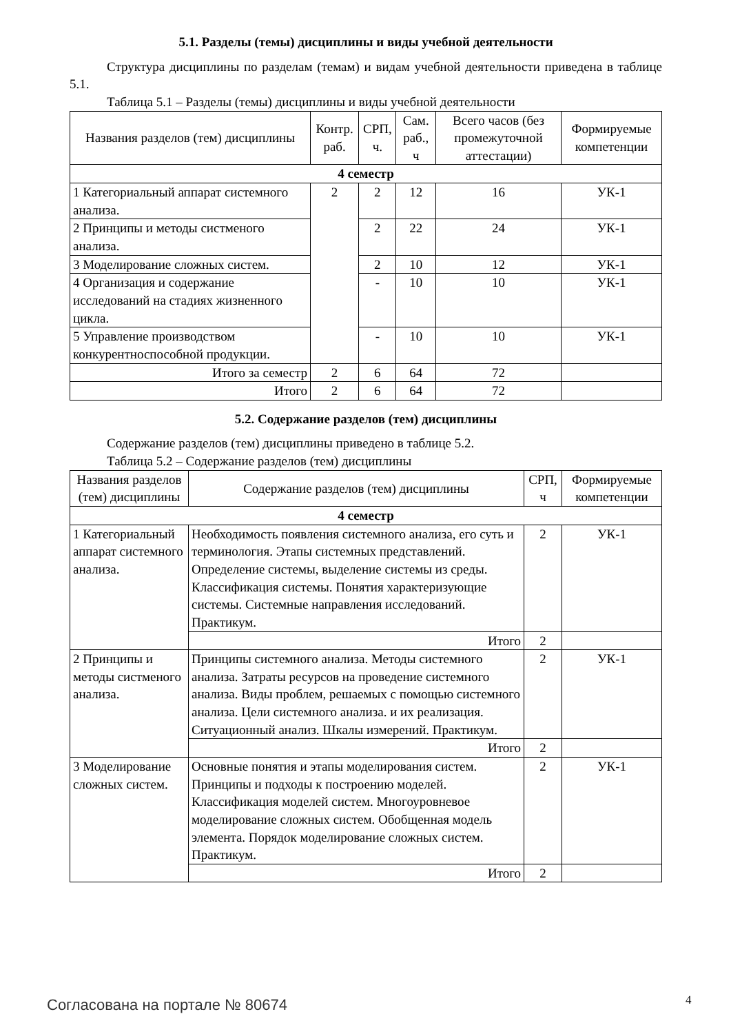5.1. Разделы (темы) дисциплины и виды учебной деятельности
Структура дисциплины по разделам (темам) и видам учебной деятельности приведена в таблице 5.1.
Таблица 5.1 – Разделы (темы) дисциплины и виды учебной деятельности
| Названия разделов (тем) дисциплины | Контр. раб. | СРП, ч. | Сам. раб., ч | Всего часов (без промежуточной аттестации) | Формируемые компетенции |
| --- | --- | --- | --- | --- | --- |
| 4 семестр | | | | | |
| 1 Категориальный аппарат системного анализа. | 2 | 2 | 12 | 16 | УК-1 |
| 2 Принципы и методы систменого анализа. | | 2 | 22 | 24 | УК-1 |
| 3 Моделирование сложных систем. | | 2 | 10 | 12 | УК-1 |
| 4 Организация и содержание исследований на стадиях жизненного цикла. | | - | 10 | 10 | УК-1 |
| 5 Управление производством конкурентноспособной продукции. | | - | 10 | 10 | УК-1 |
| Итого за семестр | 2 | 6 | 64 | 72 | |
| Итого | 2 | 6 | 64 | 72 | |
5.2. Содержание разделов (тем) дисциплины
Содержание разделов (тем) дисциплины приведено в таблице 5.2.
Таблица 5.2 – Содержание разделов (тем) дисциплины
| Названия разделов (тем) дисциплины | Содержание разделов (тем) дисциплины | СРП, ч | Формируемые компетенции |
| --- | --- | --- | --- |
| 4 семестр | | | |
| 1 Категориальный аппарат системного анализа. | Необходимость появления системного анализа, его суть и терминология. Этапы системных представлений. Определение системы, выделение системы из среды. Классификация системы. Понятия характеризующие системы. Системные направления исследований. Практикум. | 2 | УК-1 |
| | Итого | 2 | |
| 2 Принципы и методы систменого анализа. | Принципы системного анализа. Методы системного анализа. Затраты ресурсов на проведение системного анализа. Виды проблем, решаемых с помощью системного анализа. Цели системного анализа. и их реализация. Ситуационный анализ. Шкалы измерений. Практикум. | 2 | УК-1 |
| | Итого | 2 | |
| 3 Моделирование сложных систем. | Основные понятия и этапы моделирования систем. Принципы и подходы к построению моделей. Классификация моделей систем. Многоуровневое моделирование сложных систем. Обобщенная модель элемента. Порядок моделирование сложных систем. Практикум. | 2 | УК-1 |
| | Итого | 2 | |
Согласована на портале № 80674 4